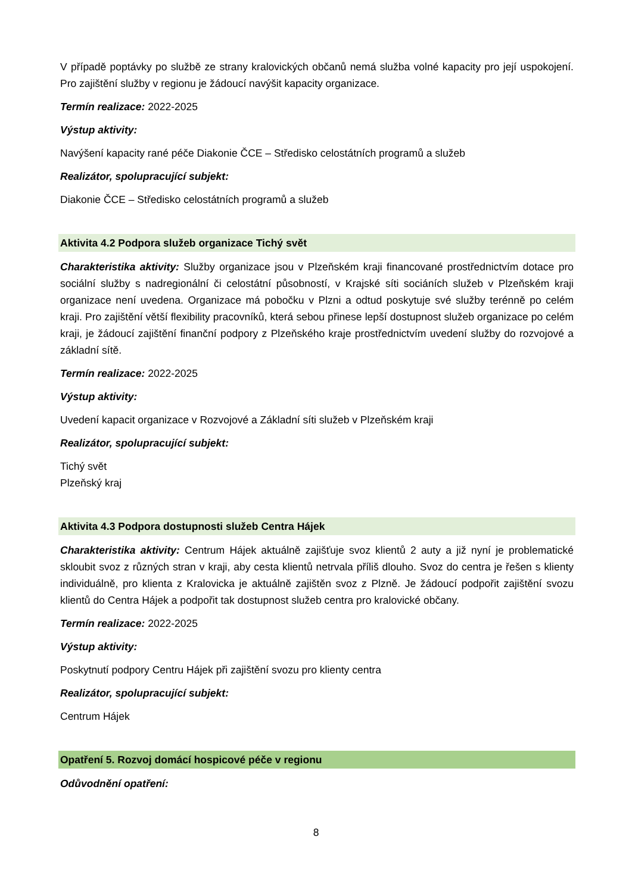V případě poptávky po službě ze strany kralovických občanů nemá služba volné kapacity pro její uspokojení. Pro zajištění služby v regionu je žádoucí navýšit kapacity organizace.
Termín realizace: 2022-2025
Výstup aktivity:
Navýšení kapacity rané péče Diakonie ČCE – Středisko celostátních programů a služeb
Realizátor, spolupracující subjekt:
Diakonie ČCE – Středisko celostátních programů a služeb
Aktivita 4.2 Podpora služeb organizace Tichý svět
Charakteristika aktivity: Služby organizace jsou v Plzeňském kraji financované prostřednictvím dotace pro sociální služby s nadregionální či celostátní působností, v Krajské síti sociáních služeb v Plzeňském kraji organizace není uvedena. Organizace má pobočku v Plzni a odtud poskytuje své služby terénně po celém kraji. Pro zajištění větší flexibility pracovníků, která sebou přinese lepší dostupnost služeb organizace po celém kraji, je žádoucí zajištění finanční podpory z Plzeňského kraje prostřednictvím uvedení služby do rozvojové a základní sítě.
Termín realizace: 2022-2025
Výstup aktivity:
Uvedení kapacit organizace v Rozvojové a Základní síti služeb v Plzeňském kraji
Realizátor, spolupracující subjekt:
Tichý svět
Plzeňský kraj
Aktivita 4.3 Podpora dostupnosti služeb Centra Hájek
Charakteristika aktivity: Centrum Hájek aktuálně zajišťuje svoz klientů 2 auty a již nyní je problematické skloubit svoz z různých stran v kraji, aby cesta klientů netrvala příliš dlouho. Svoz do centra je řešen s klienty individuálně, pro klienta z Kralovicka je aktuálně zajištěn svoz z Plzně. Je žádoucí podpořit zajištění svozu klientů do Centra Hájek a podpořit tak dostupnost služeb centra pro kralovické občany.
Termín realizace: 2022-2025
Výstup aktivity:
Poskytnutí podpory Centru Hájek při zajištění svozu pro klienty centra
Realizátor, spolupracující subjekt:
Centrum Hájek
Opatření 5. Rozvoj domácí hospicové péče v regionu
Odůvodnění opatření:
8